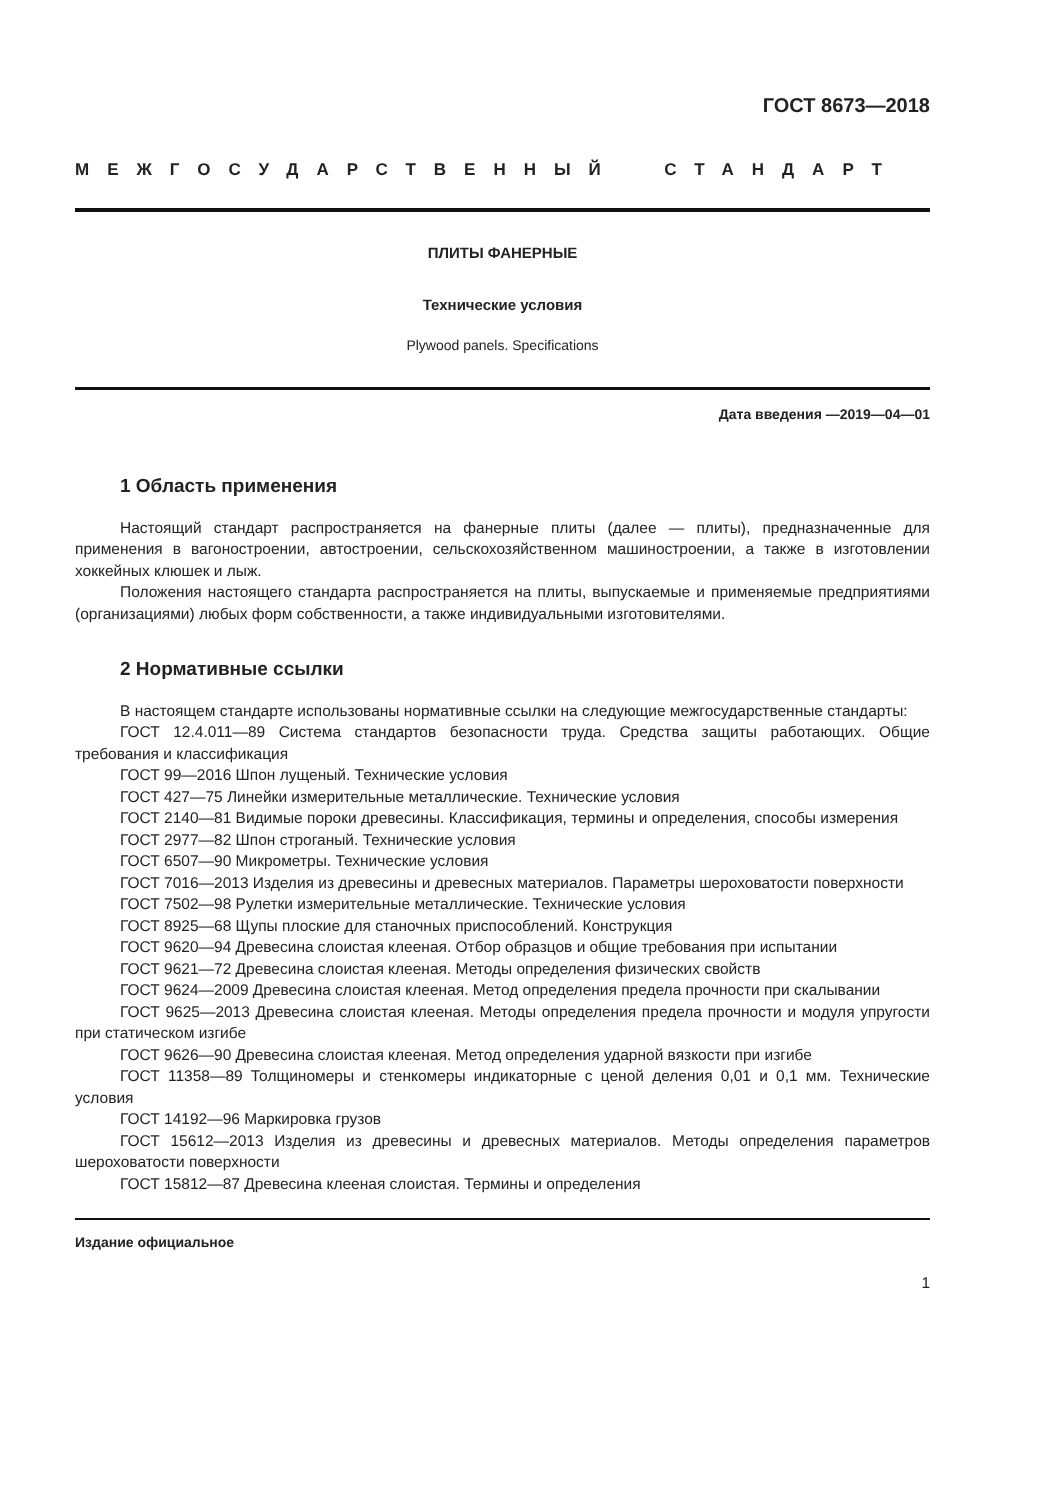ГОСТ 8673—2018
МЕЖГОСУДАРСТВЕННЫЙ СТАНДАРТ
ПЛИТЫ ФАНЕРНЫЕ
Технические условия
Plywood panels. Specifications
Дата введения —2019—04—01
1 Область применения
Настоящий стандарт распространяется на фанерные плиты (далее — плиты), предназначенные для применения в вагоностроении, автостроении, сельскохозяйственном машиностроении, а также в изготовлении хоккейных клюшек и лыж.
Положения настоящего стандарта распространяется на плиты, выпускаемые и применяемые предприятиями (организациями) любых форм собственности, а также индивидуальными изготовителями.
2 Нормативные ссылки
В настоящем стандарте использованы нормативные ссылки на следующие межгосударственные стандарты:
ГОСТ 12.4.011—89 Система стандартов безопасности труда. Средства защиты работающих. Общие требования и классификация
ГОСТ 99—2016 Шпон лущеный. Технические условия
ГОСТ 427—75 Линейки измерительные металлические. Технические условия
ГОСТ 2140—81 Видимые пороки древесины. Классификация, термины и определения, способы измерения
ГОСТ 2977—82 Шпон строганый. Технические условия
ГОСТ 6507—90 Микрометры. Технические условия
ГОСТ 7016—2013 Изделия из древесины и древесных материалов. Параметры шероховатости поверхности
ГОСТ 7502—98 Рулетки измерительные металлические. Технические условия
ГОСТ 8925—68 Щупы плоские для станочных приспособлений. Конструкция
ГОСТ 9620—94 Древесина слоистая клееная. Отбор образцов и общие требования при испытании
ГОСТ 9621—72 Древесина слоистая клееная. Методы определения физических свойств
ГОСТ 9624—2009 Древесина слоистая клееная. Метод определения предела прочности при скалывании
ГОСТ 9625—2013 Древесина слоистая клееная. Методы определения предела прочности и модуля упругости при статическом изгибе
ГОСТ 9626—90 Древесина слоистая клееная. Метод определения ударной вязкости при изгибе
ГОСТ 11358—89 Толщиномеры и стенкомеры индикаторные с ценой деления 0,01 и 0,1 мм. Технические условия
ГОСТ 14192—96 Маркировка грузов
ГОСТ 15612—2013 Изделия из древесины и древесных материалов. Методы определения параметров шероховатости поверхности
ГОСТ 15812—87 Древесина клееная слоистая. Термины и определения
Издание официальное
1